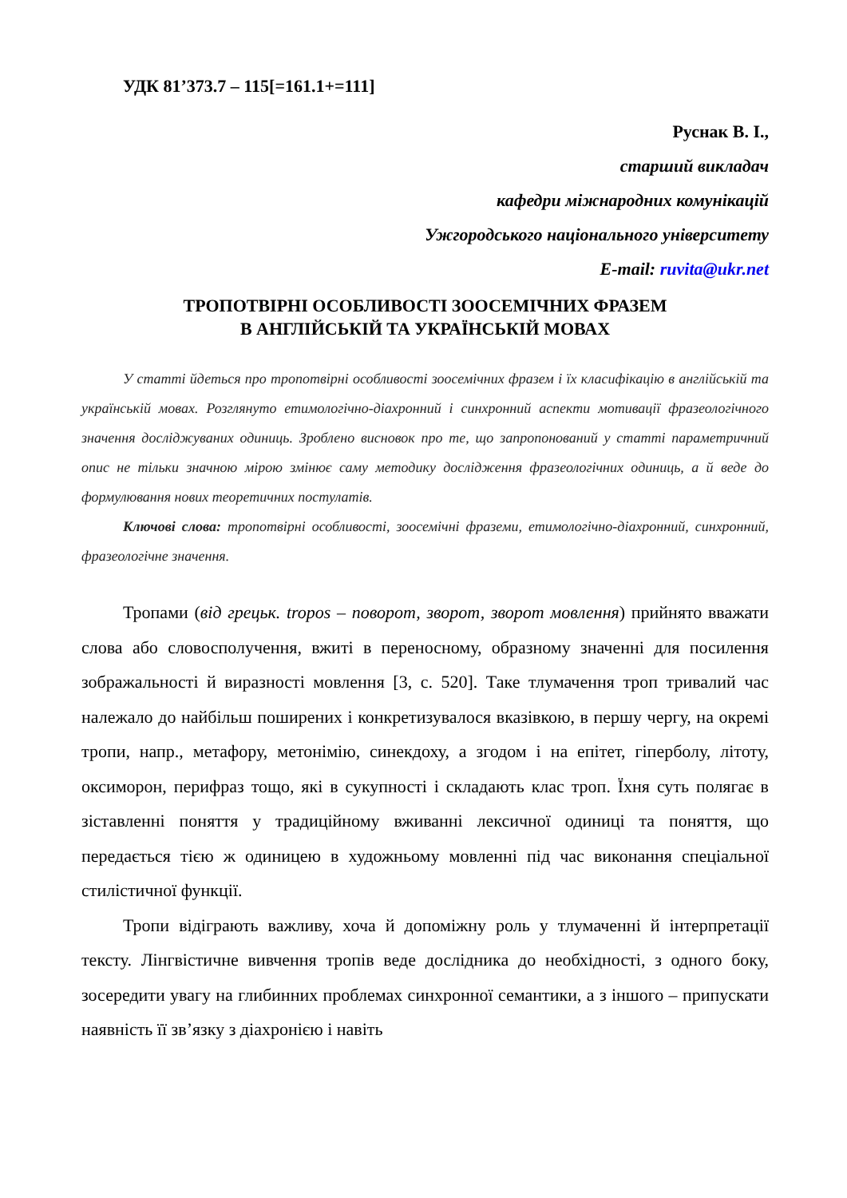УДК 81’373.7 – 115[=161.1+=111]
Руснак В. І.,
старший викладач
кафедри міжнародних комунікацій
Ужгородського національного університету
E-mail: ruvita@ukr.net
ТРОПОТВІРНІ ОСОБЛИВОСТІ ЗООСЕМІЧНИХ ФРАЗЕМ
В АНГЛІЙСЬКІЙ ТА УКРАЇНСЬКІЙ МОВАХ
У статті йдеться про тропотвірні особливості зоосемічних фразем і їх класифікацію в англійській та українській мовах. Розглянуто етимологічно-діахронний і синхронний аспекти мотивації фразеологічного значення досліджуваних одиниць. Зроблено висновок про те, що запропонований у статті параметричний опис не тільки значною мірою змінює саму методику дослідження фразеологічних одиниць, а й веде до формулювання нових теоретичних постулатів.
Ключові слова: тропотвірні особливості, зоосемічні фраземи, етимологічно-діахронний, синхронний, фразеологічне значення.
Тропами (від грецьк. tropos – поворот, зворот, зворот мовлення) прийнято вважати слова або словосполучення, вжиті в переносному, образному значенні для посилення зображальності й виразності мовлення [3, с. 520]. Таке тлумачення троп тривалий час належало до найбільш поширених і конкретизувалося вказівкою, в першу чергу, на окремі тропи, напр., метафору, метонімію, синекдоху, а згодом і на епітет, гіперболу, літоту, оксиморон, перифраз тощо, які в сукупності і складають клас троп. Їхня суть полягає в зіставленні поняття у традиційному вживанні лексичної одиниці та поняття, що передається тією ж одиницею в художньому мовленні під час виконання спеціальної стилістичної функції.
Тропи відіграють важливу, хоча й допоміжну роль у тлумаченні й інтерпретації тексту. Лінгвістичне вивчення тропів веде дослідника до необхідності, з одного боку, зосередити увагу на глибинних проблемах синхронної семантики, а з іншого – припускати наявність її зв’язку з діахронією і навіть